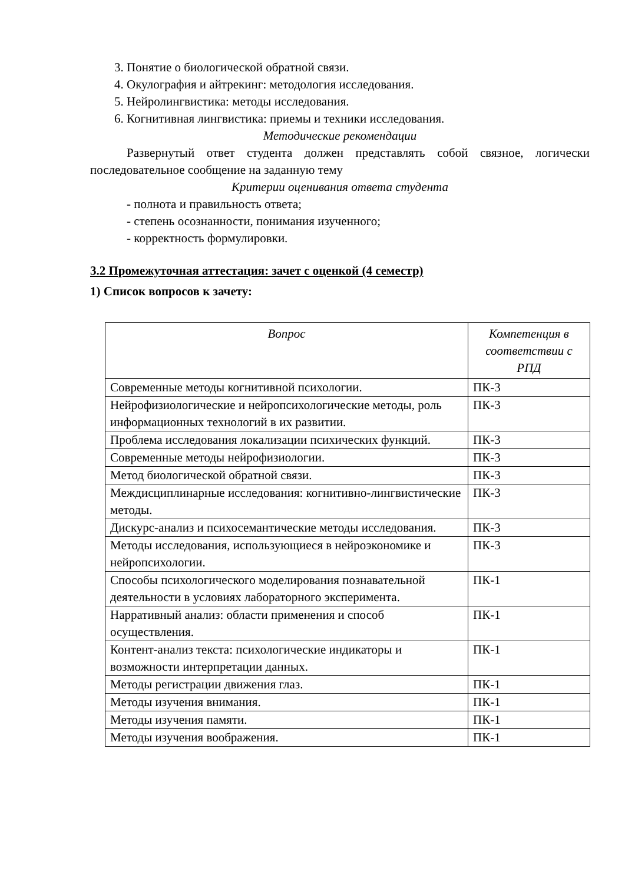3. Понятие о биологической обратной связи.
4. Окулография и айтрекинг: методология исследования.
5. Нейролингвистика: методы исследования.
6. Когнитивная лингвистика: приемы и техники исследования.
Методические рекомендации
Развернутый ответ студента должен представлять собой связное, логически последовательное сообщение на заданную тему
Критерии оценивания ответа студента
- полнота и правильность ответа;
- степень осознанности, понимания изученного;
- корректность формулировки.
3.2 Промежуточная аттестация: зачет с оценкой (4 семестр)
1) Список вопросов к зачету:
| Вопрос | Компетенция в соответствии с РПД |
| --- | --- |
| Современные методы когнитивной психологии. | ПК-3 |
| Нейрофизиологические и нейропсихологические методы, роль информационных технологий в их развитии. | ПК-3 |
| Проблема исследования локализации психических функций. | ПК-3 |
| Современные методы нейрофизиологии. | ПК-3 |
| Метод биологической обратной связи. | ПК-3 |
| Междисциплинарные исследования: когнитивно-лингвистические методы. | ПК-3 |
| Дискурс-анализ и психосемантические методы исследования. | ПК-3 |
| Методы исследования, использующиеся в нейроэкономике и нейропсихологии. | ПК-3 |
| Способы психологического моделирования познавательной деятельности в условиях лабораторного эксперимента. | ПК-1 |
| Нарративный анализ: области применения и способ осуществления. | ПК-1 |
| Контент-анализ текста: психологические индикаторы и возможности интерпретации данных. | ПК-1 |
| Методы регистрации движения глаз. | ПК-1 |
| Методы изучения внимания. | ПК-1 |
| Методы изучения памяти. | ПК-1 |
| Методы изучения воображения. | ПК-1 |